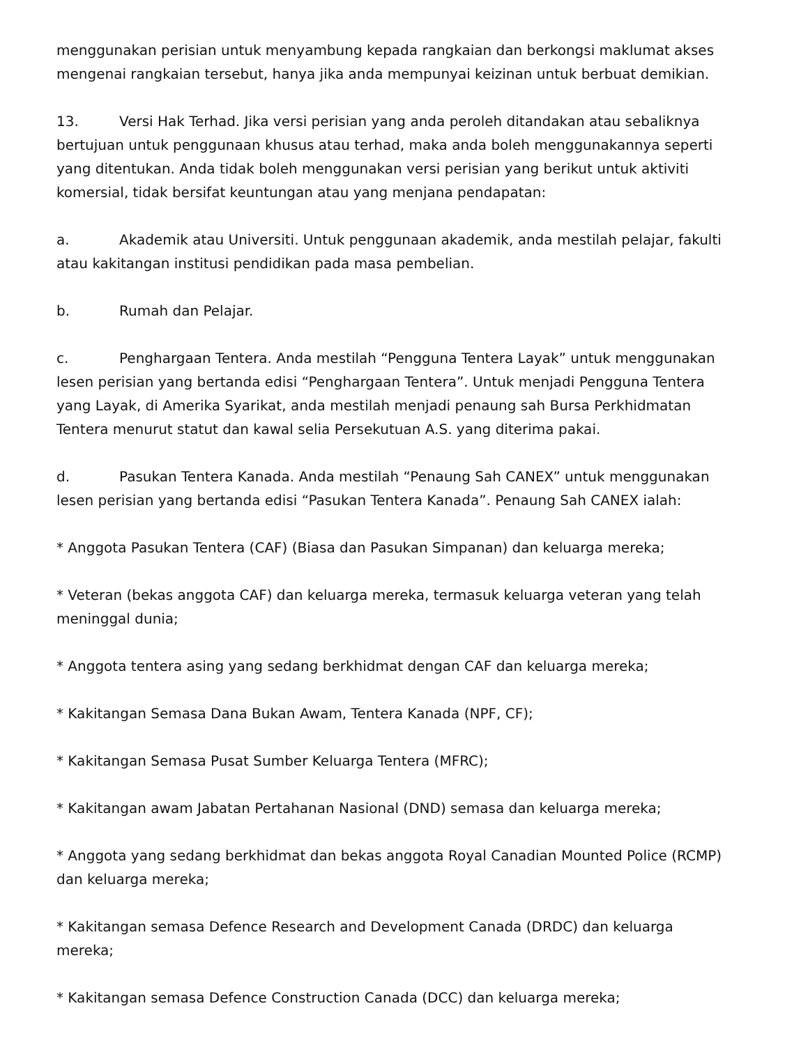menggunakan perisian untuk menyambung kepada rangkaian dan berkongsi maklumat akses mengenai rangkaian tersebut, hanya jika anda mempunyai keizinan untuk berbuat demikian.
13. Versi Hak Terhad. Jika versi perisian yang anda peroleh ditandakan atau sebaliknya bertujuan untuk penggunaan khusus atau terhad, maka anda boleh menggunakannya seperti yang ditentukan. Anda tidak boleh menggunakan versi perisian yang berikut untuk aktiviti komersial, tidak bersifat keuntungan atau yang menjana pendapatan:
a. Akademik atau Universiti. Untuk penggunaan akademik, anda mestilah pelajar, fakulti atau kakitangan institusi pendidikan pada masa pembelian.
b. Rumah dan Pelajar.
c. Penghargaan Tentera. Anda mestilah “Pengguna Tentera Layak” untuk menggunakan lesen perisian yang bertanda edisi “Penghargaan Tentera”. Untuk menjadi Pengguna Tentera yang Layak, di Amerika Syarikat, anda mestilah menjadi penaung sah Bursa Perkhidmatan Tentera menurut statut dan kawal selia Persekutuan A.S. yang diterima pakai.
d. Pasukan Tentera Kanada. Anda mestilah “Penaung Sah CANEX” untuk menggunakan lesen perisian yang bertanda edisi “Pasukan Tentera Kanada”. Penaung Sah CANEX ialah:
* Anggota Pasukan Tentera (CAF) (Biasa dan Pasukan Simpanan) dan keluarga mereka;
* Veteran (bekas anggota CAF) dan keluarga mereka, termasuk keluarga veteran yang telah meninggal dunia;
* Anggota tentera asing yang sedang berkhidmat dengan CAF dan keluarga mereka;
* Kakitangan Semasa Dana Bukan Awam, Tentera Kanada (NPF, CF);
* Kakitangan Semasa Pusat Sumber Keluarga Tentera (MFRC);
* Kakitangan awam Jabatan Pertahanan Nasional (DND) semasa dan keluarga mereka;
* Anggota yang sedang berkhidmat dan bekas anggota Royal Canadian Mounted Police (RCMP) dan keluarga mereka;
* Kakitangan semasa Defence Research and Development Canada (DRDC) dan keluarga mereka;
* Kakitangan semasa Defence Construction Canada (DCC) dan keluarga mereka;